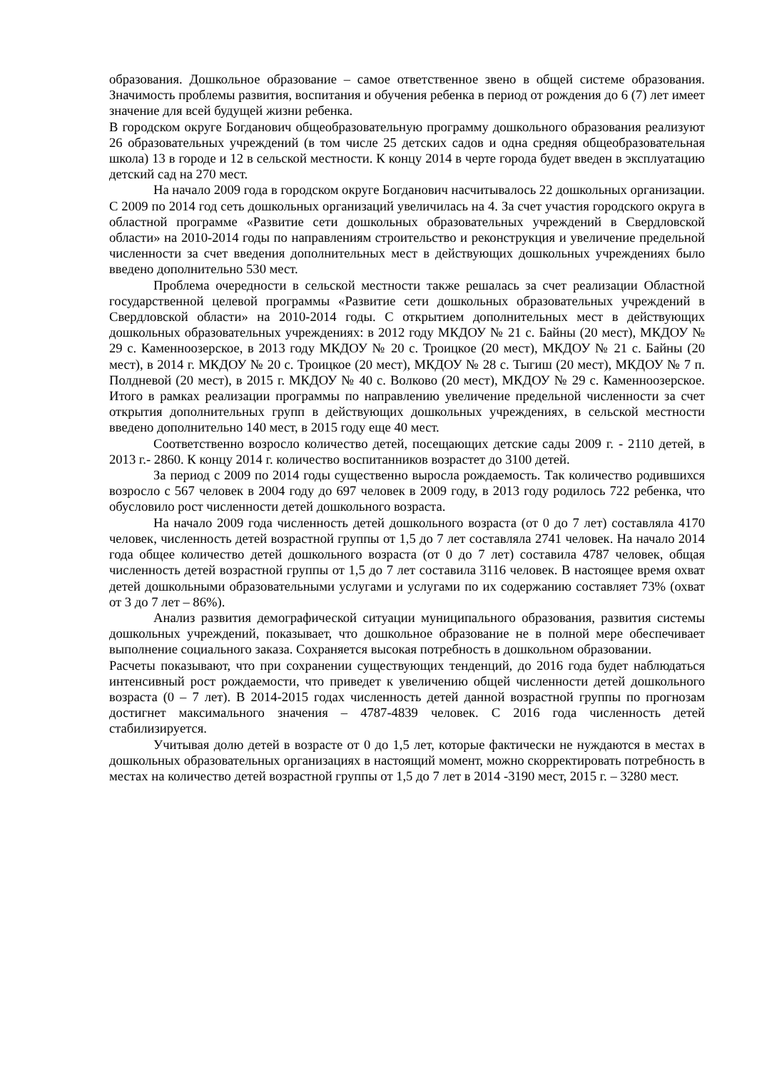образования. Дошкольное образование – самое ответственное звено в общей системе образования. Значимость проблемы развития, воспитания и обучения ребенка в период от рождения до 6 (7) лет имеет значение для всей будущей жизни ребенка.
В городском округе Богданович общеобразовательную программу дошкольного образования реализуют 26 образовательных учреждений (в том числе 25 детских садов и одна средняя общеобразовательная школа) 13 в городе и 12 в сельской местности. К концу 2014 в черте города будет введен в эксплуатацию детский сад на 270 мест.
На начало 2009 года в городском округе Богданович насчитывалось 22 дошкольных организации. С 2009 по 2014 год сеть дошкольных организаций увеличилась на 4. За счет участия городского округа в областной программе «Развитие сети дошкольных образовательных учреждений в Свердловской области» на 2010-2014 годы по направлениям строительство и реконструкция и увеличение предельной численности за счет введения дополнительных мест в действующих дошкольных учреждениях было введено дополнительно 530 мест.
Проблема очередности в сельской местности также решалась за счет реализации Областной государственной целевой программы «Развитие сети дошкольных образовательных учреждений в Свердловской области» на 2010-2014 годы. С открытием дополнительных мест в действующих дошкольных образовательных учреждениях: в 2012 году МКДОУ № 21 с. Байны (20 мест), МКДОУ № 29 с. Каменноозерское, в 2013 году МКДОУ № 20 с. Троицкое (20 мест), МКДОУ № 21 с. Байны (20 мест), в 2014 г. МКДОУ № 20 с. Троицкое (20 мест), МКДОУ № 28 с. Тыгиш (20 мест), МКДОУ № 7 п. Полдневой (20 мест), в 2015 г. МКДОУ № 40 с. Волково (20 мест), МКДОУ № 29 с. Каменноозерское. Итого в рамках реализации программы по направлению увеличение предельной численности за счет открытия дополнительных групп в действующих дошкольных учреждениях, в сельской местности введено дополнительно 140 мест, в 2015 году еще 40 мест.
Соответственно возросло количество детей, посещающих детские сады 2009 г. - 2110 детей, в 2013 г.- 2860. К концу 2014 г. количество воспитанников возрастет до 3100 детей.
За период с 2009 по 2014 годы существенно выросла рождаемость. Так количество родившихся возросло с 567 человек в 2004 году до 697 человек в 2009 году, в 2013 году родилось 722 ребенка, что обусловило рост численности детей дошкольного возраста.
На начало 2009 года численность детей дошкольного возраста (от 0 до 7 лет) составляла 4170 человек, численность детей возрастной группы от 1,5 до 7 лет составляла 2741 человек. На начало 2014 года общее количество детей дошкольного возраста (от 0 до 7 лет) составила 4787 человек, общая численность детей возрастной группы от 1,5 до 7 лет составила 3116 человек. В настоящее время охват детей дошкольными образовательными услугами и услугами по их содержанию составляет 73% (охват от 3 до 7 лет – 86%).
Анализ развития демографической ситуации муниципального образования, развития системы дошкольных учреждений, показывает, что дошкольное образование не в полной мере обеспечивает выполнение социального заказа. Сохраняется высокая потребность в дошкольном образовании.
Расчеты показывают, что при сохранении существующих тенденций, до 2016 года будет наблюдаться интенсивный рост рождаемости, что приведет к увеличению общей численности детей дошкольного возраста (0 – 7 лет). В 2014-2015 годах численность детей данной возрастной группы по прогнозам достигнет максимального значения – 4787-4839 человек. С 2016 года численность детей стабилизируется.
Учитывая долю детей в возрасте от 0 до 1,5 лет, которые фактически не нуждаются в местах в дошкольных образовательных организациях в настоящий момент, можно скорректировать потребность в местах на количество детей возрастной группы от 1,5 до 7 лет в 2014 -3190 мест, 2015 г. – 3280 мест.